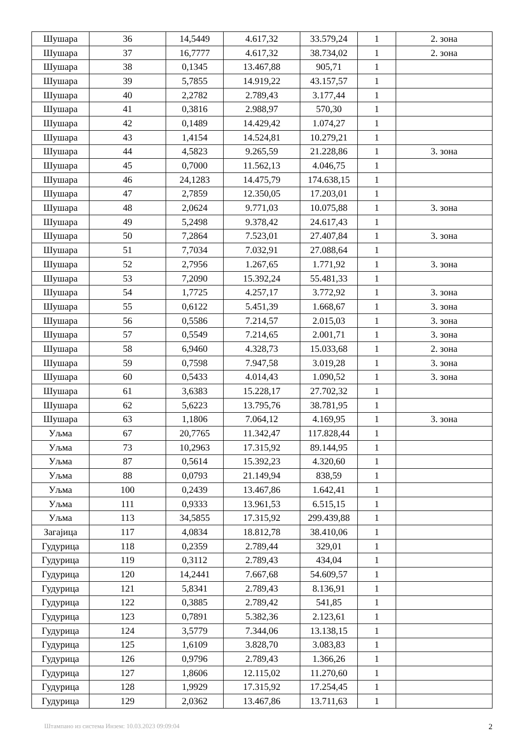| Шушара | 36 | 14,5449 | 4.617,32 | 33.579,24 | 1 | 2. зона |
| Шушара | 37 | 16,7777 | 4.617,32 | 38.734,02 | 1 | 2. зона |
| Шушара | 38 | 0,1345 | 13.467,88 | 905,71 | 1 | |
| Шушара | 39 | 5,7855 | 14.919,22 | 43.157,57 | 1 | |
| Шушара | 40 | 2,2782 | 2.789,43 | 3.177,44 | 1 | |
| Шушара | 41 | 0,3816 | 2.988,97 | 570,30 | 1 | |
| Шушара | 42 | 0,1489 | 14.429,42 | 1.074,27 | 1 | |
| Шушара | 43 | 1,4154 | 14.524,81 | 10.279,21 | 1 | |
| Шушара | 44 | 4,5823 | 9.265,59 | 21.228,86 | 1 | 3. зона |
| Шушара | 45 | 0,7000 | 11.562,13 | 4.046,75 | 1 | |
| Шушара | 46 | 24,1283 | 14.475,79 | 174.638,15 | 1 | |
| Шушара | 47 | 2,7859 | 12.350,05 | 17.203,01 | 1 | |
| Шушара | 48 | 2,0624 | 9.771,03 | 10.075,88 | 1 | 3. зона |
| Шушара | 49 | 5,2498 | 9.378,42 | 24.617,43 | 1 | |
| Шушара | 50 | 7,2864 | 7.523,01 | 27.407,84 | 1 | 3. зона |
| Шушара | 51 | 7,7034 | 7.032,91 | 27.088,64 | 1 | |
| Шушара | 52 | 2,7956 | 1.267,65 | 1.771,92 | 1 | 3. зона |
| Шушара | 53 | 7,2090 | 15.392,24 | 55.481,33 | 1 | |
| Шушара | 54 | 1,7725 | 4.257,17 | 3.772,92 | 1 | 3. зона |
| Шушара | 55 | 0,6122 | 5.451,39 | 1.668,67 | 1 | 3. зона |
| Шушара | 56 | 0,5586 | 7.214,57 | 2.015,03 | 1 | 3. зона |
| Шушара | 57 | 0,5549 | 7.214,65 | 2.001,71 | 1 | 3. зона |
| Шушара | 58 | 6,9460 | 4.328,73 | 15.033,68 | 1 | 2. зона |
| Шушара | 59 | 0,7598 | 7.947,58 | 3.019,28 | 1 | 3. зона |
| Шушара | 60 | 0,5433 | 4.014,43 | 1.090,52 | 1 | 3. зона |
| Шушара | 61 | 3,6383 | 15.228,17 | 27.702,32 | 1 | |
| Шушара | 62 | 5,6223 | 13.795,76 | 38.781,95 | 1 | |
| Шушара | 63 | 1,1806 | 7.064,12 | 4.169,95 | 1 | 3. зона |
| Уљма | 67 | 20,7765 | 11.342,47 | 117.828,44 | 1 | |
| Уљма | 73 | 10,2963 | 17.315,92 | 89.144,95 | 1 | |
| Уљма | 87 | 0,5614 | 15.392,23 | 4.320,60 | 1 | |
| Уљма | 88 | 0,0793 | 21.149,94 | 838,59 | 1 | |
| Уљма | 100 | 0,2439 | 13.467,86 | 1.642,41 | 1 | |
| Уљма | 111 | 0,9333 | 13.961,53 | 6.515,15 | 1 | |
| Уљма | 113 | 34,5855 | 17.315,92 | 299.439,88 | 1 | |
| Загајица | 117 | 4,0834 | 18.812,78 | 38.410,06 | 1 | |
| Гудурица | 118 | 0,2359 | 2.789,44 | 329,01 | 1 | |
| Гудурица | 119 | 0,3112 | 2.789,43 | 434,04 | 1 | |
| Гудурица | 120 | 14,2441 | 7.667,68 | 54.609,57 | 1 | |
| Гудурица | 121 | 5,8341 | 2.789,43 | 8.136,91 | 1 | |
| Гудурица | 122 | 0,3885 | 2.789,42 | 541,85 | 1 | |
| Гудурица | 123 | 0,7891 | 5.382,36 | 2.123,61 | 1 | |
| Гудурица | 124 | 3,5779 | 7.344,06 | 13.138,15 | 1 | |
| Гудурица | 125 | 1,6109 | 3.828,70 | 3.083,83 | 1 | |
| Гудурица | 126 | 0,9796 | 2.789,43 | 1.366,26 | 1 | |
| Гудурица | 127 | 1,8606 | 12.115,02 | 11.270,60 | 1 | |
| Гудурица | 128 | 1,9929 | 17.315,92 | 17.254,45 | 1 | |
| Гудурица | 129 | 2,0362 | 13.467,86 | 13.711,63 | 1 | |
Штампано из система Инзем: 10.03.2023 09:09:04 2